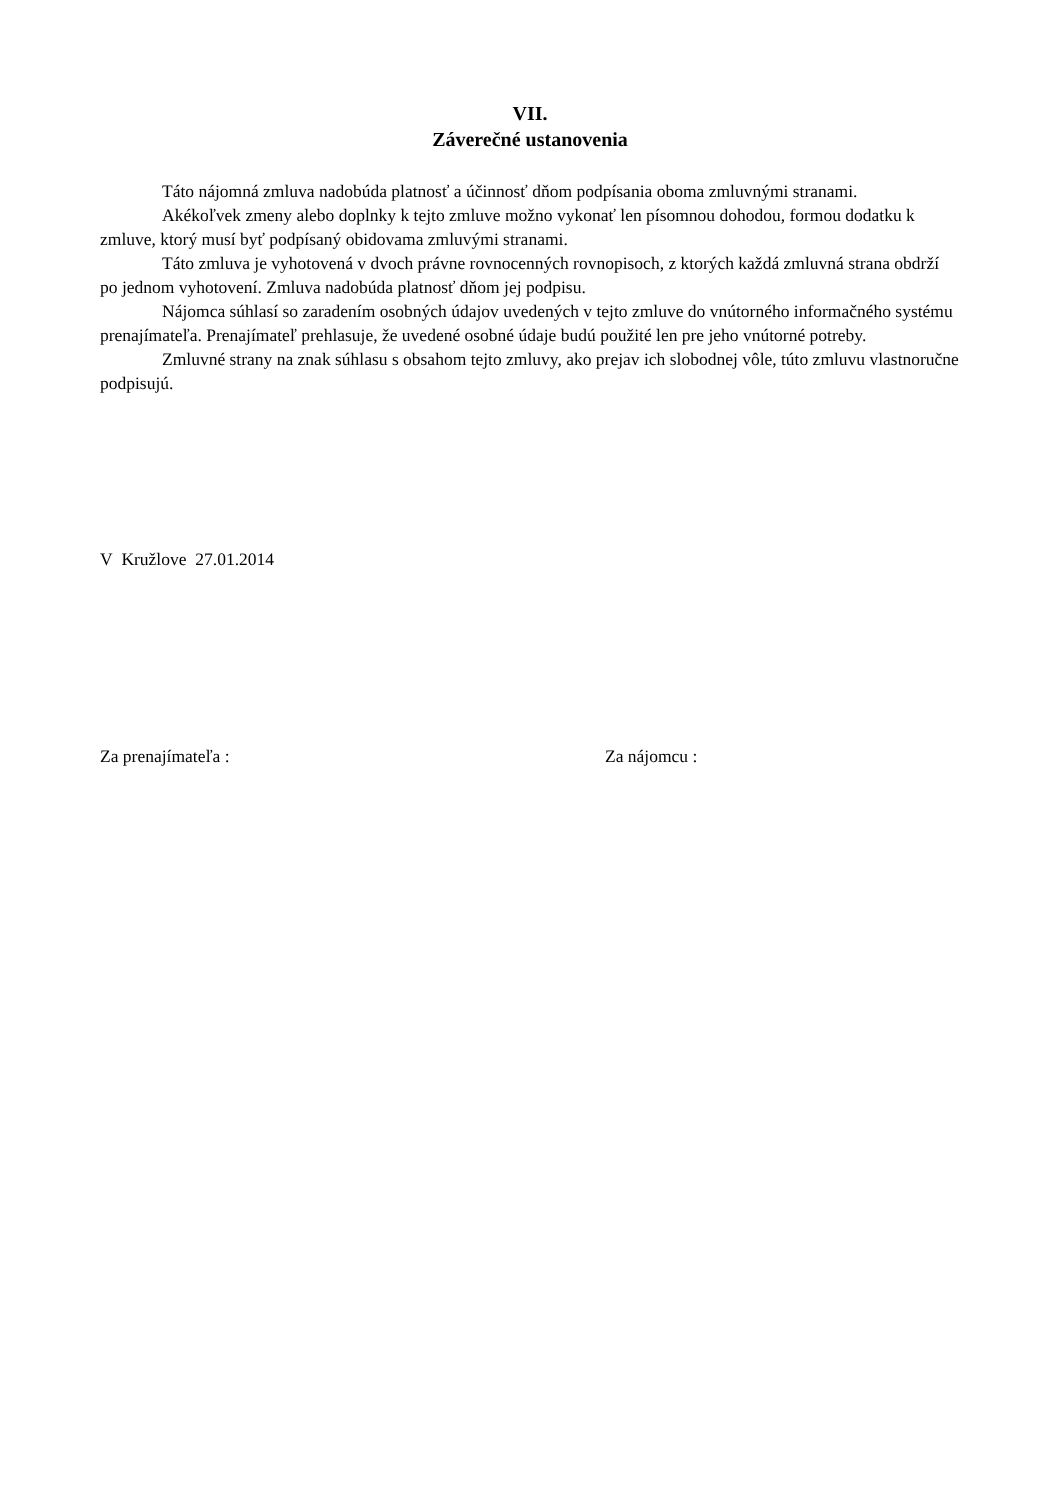VII.
Záverečné ustanovenia
Táto nájomná zmluva nadobúda platnosť a účinnosť dňom podpísania oboma zmluvnými stranami.
Akékoľvek zmeny alebo doplnky k tejto zmluve možno vykonať len písomnou dohodou, formou dodatku k zmluve, ktorý musí byť podpísaný obidovama zmluvými stranami.
Táto zmluva je vyhotovená v dvoch právne rovnocenných rovnopisoch, z ktorých každá zmluvná strana obdrží po jednom vyhotovení. Zmluva nadobúda platnosť dňom jej podpisu.
Nájomca súhlasí so zaradením osobných údajov uvedených v tejto zmluve do vnútorného informačného systému prenajímateľa. Prenajímateľ prehlasuje, že uvedené osobné údaje budú použité len pre jeho vnútorné potreby.
Zmluvné strany na znak súhlasu s obsahom tejto zmluvy, ako prejav ich slobodnej vôle, túto zmluvu vlastnoručne podpisujú.
V Kružlove 27.01.2014
Za prenajímateľa : Za nájomcu :